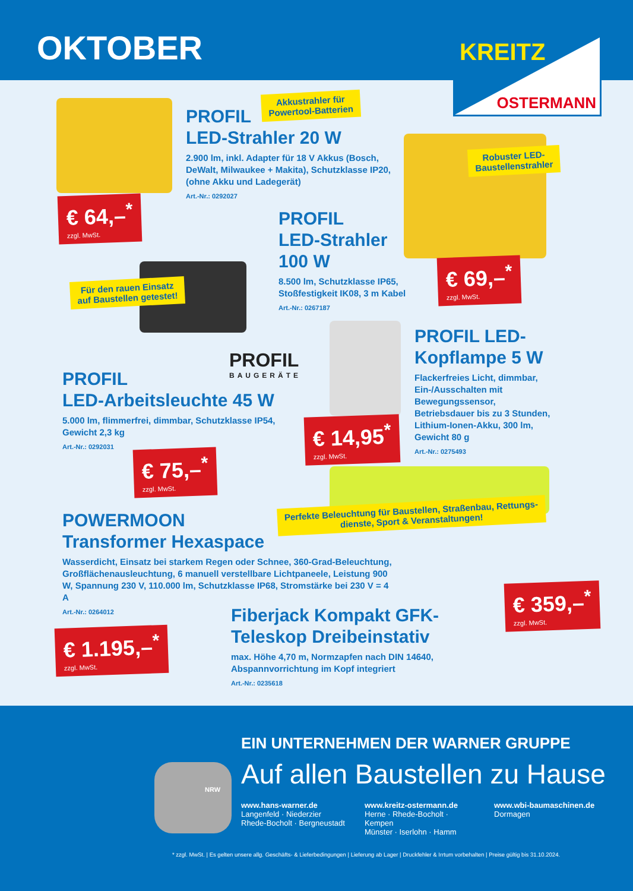OKTOBER
KREITZ
OSTERMANN
Akkustrahler für
Powertool-Batterien
PROFIL
LED-Strahler 20 W
2.900 lm, inkl. Adapter für 18 V Akkus (Bosch, DeWalt, Milwaukee + Makita), Schutzklasse IP20, (ohne Akku und Ladegerät)
Art.-Nr.: 0292027
€ 64,–<sup>*</sup>
zzgl. MwSt.
Robuster LED-
Baustellenstrahler
PROFIL
LED-Strahler
100 W
8.500 lm, Schutzklasse IP65, Stoßfestigkeit IK08, 3 m Kabel
Art.-Nr.: 0267187
€ 69,–<sup>*</sup>
zzgl. MwSt.
Für den rauen Einsatz
auf Baustellen getestet!
PROFIL
BAUGERÄTE
PROFIL
LED-Arbeitsleuchte 45 W
5.000 lm, flimmerfrei, dimmbar, Schutzklasse IP54, Gewicht 2,3 kg
Art.-Nr.: 0292031
€ 75,–<sup>*</sup>
zzgl. MwSt.
PROFIL LED-
Kopflampe 5 W
Flackerfreies Licht, dimmbar, Ein-/Ausschalten mit Bewegungssensor, Betriebsdauer bis zu 3 Stunden, Lithium-Ionen-Akku, 300 lm, Gewicht 80 g
Art.-Nr.: 0275493
€ 14,95<sup>*</sup>
zzgl. MwSt.
Perfekte Beleuchtung für Baustellen, Straßenbau, Rettungs-
dienste, Sport & Veranstaltungen!
POWERMOON
Transformer Hexaspace
Wasserdicht, Einsatz bei starkem Regen oder Schnee, 360-Grad-Beleuchtung, Großflächenausleuchtung, 6 manuell verstellbare Lichtpaneele, Leistung 900 W, Spannung 230 V, 110.000 lm, Schutzklasse IP68, Stromstärke bei 230 V = 4 A
Art.-Nr.: 0264012
€ 1.195,–<sup>*</sup>
zzgl. MwSt.
Fiberjack Kompakt GFK-Teleskop Dreibeinstativ
max. Höhe 4,70 m, Normzapfen nach DIN 14640, Abspannvorrichtung im Kopf integriert
Art.-Nr.: 0235618
€ 359,–<sup>*</sup>
zzgl. MwSt.
EIN UNTERNEHMEN DER WARNER GRUPPE
Auf allen Baustellen zu Hause
NRW
www.hans-warner.de
Langenfeld · Niederzier
Rhede-Bocholt · Bergneustadt
www.kreitz-ostermann.de
Herne · Rhede-Bocholt · Kempen
Münster · Iserlohn · Hamm
www.wbi-baumaschinen.de
Dormagen
* zzgl. MwSt. | Es gelten unsere allg. Geschäfts- & Lieferbedingungen | Lieferung ab Lager | Druckfehler & Irrtum vorbehalten | Preise gültig bis 31.10.2024.